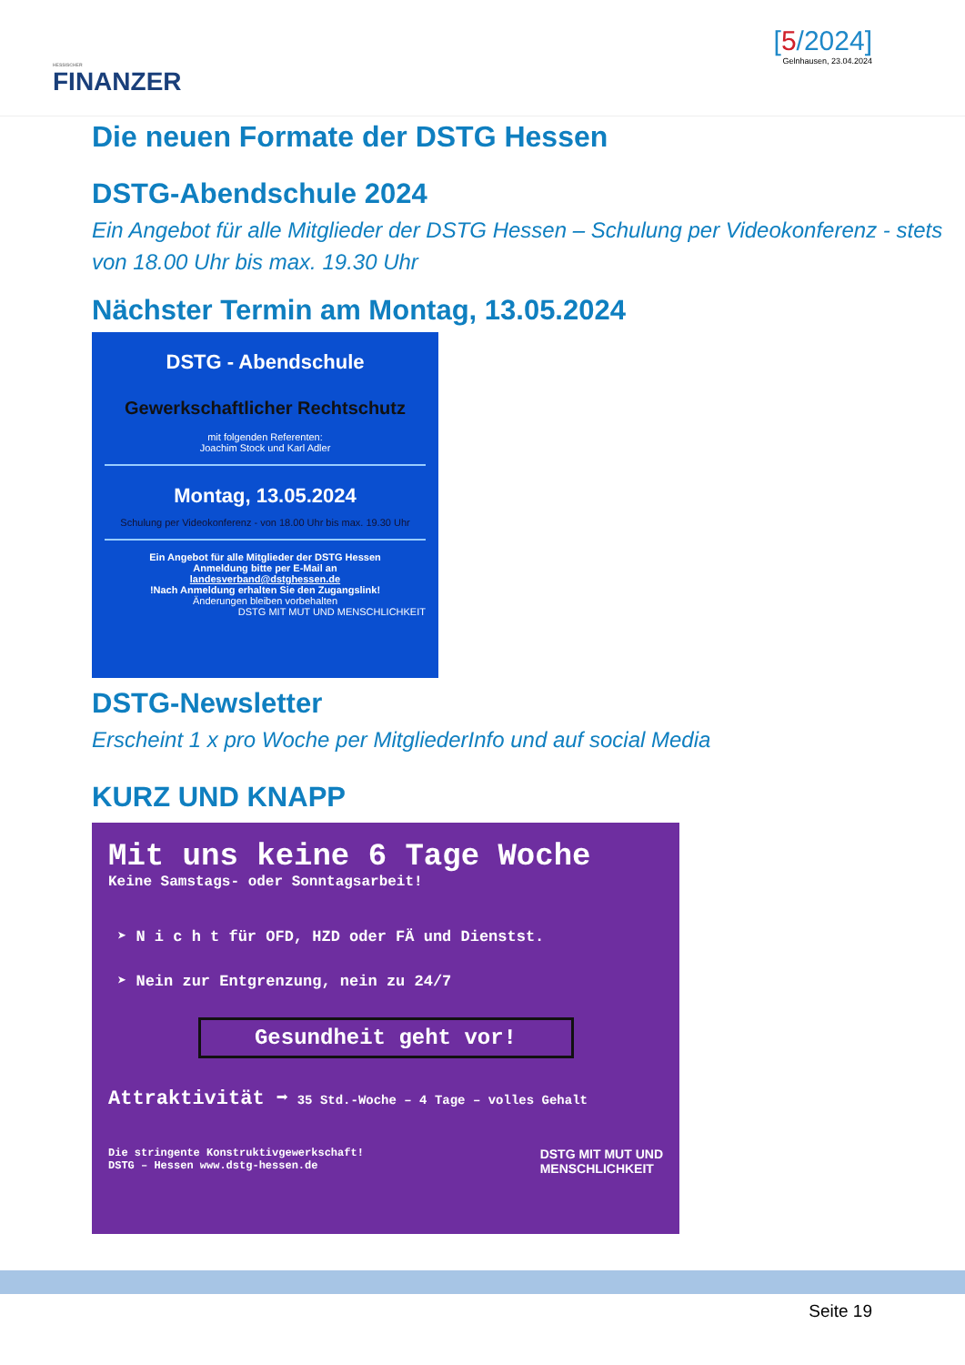HESSISCHER
FINANZER
[5/2024]
Gelnhausen, 23.04.2024
Die neuen Formate der DSTG Hessen
DSTG-Abendschule 2024
Ein Angebot für alle Mitglieder der DSTG Hessen – Schulung per Videokonferenz - stets von 18.00 Uhr bis max. 19.30 Uhr
Nächster Termin am Montag, 13.05.2024
DSTG - Abendschule
Gewerkschaftlicher Rechtschutz
mit folgenden Referenten:
Joachim Stock und Karl Adler
Montag, 13.05.2024
Schulung per Videokonferenz - von 18.00 Uhr bis max. 19.30 Uhr
Ein Angebot für alle Mitglieder der DSTG Hessen
Anmeldung bitte per E-Mail an
landesverband@dstghessen.de
!Nach Anmeldung erhalten Sie den Zugangslink!
Änderungen bleiben vorbehalten
DSTG MIT MUT UND MENSCHLICHKEIT
DSTG-Newsletter
Erscheint 1 x pro Woche per MitgliederInfo und auf social Media
KURZ UND KNAPP
Mit uns keine 6 Tage Woche
Keine Samstags- oder Sonntagsarbeit!
➤ N i c h t für OFD, HZD oder FÄ und Dienstst.
➤ Nein zur Entgrenzung, nein zu 24/7
Gesundheit geht vor!
Attraktivität ➡ 35 Std.-Woche – 4 Tage – volles Gehalt
Die stringente Konstruktivgewerkschaft!
DSTG – Hessen www.dstg-hessen.de
DSTG MIT MUT UND
MENSCHLICHKEIT
Seite 19